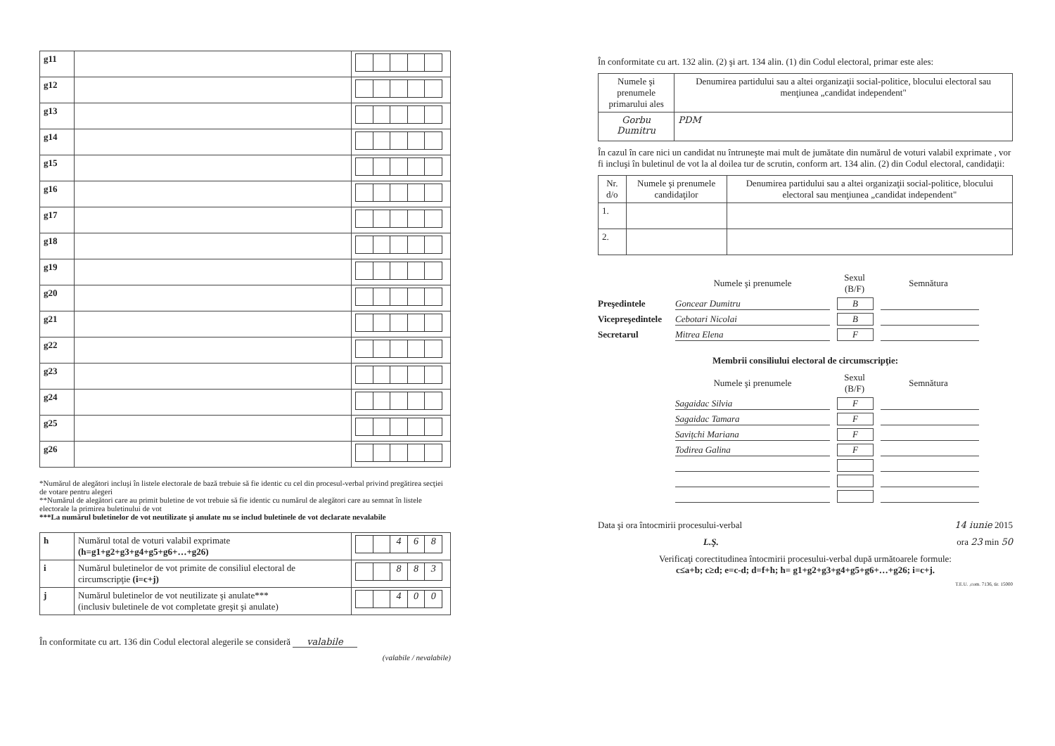| g11 | | |
| g12 | | |
| g13 | | |
| g14 | | |
| g15 | | |
| g16 | | |
| g17 | | |
| g18 | | |
| g19 | | |
| g20 | | |
| g21 | | |
| g22 | | |
| g23 | | |
| g24 | | |
| g25 | | |
| g26 | | |
*Numărul de alegători incluşi în listele electorale de bază trebuie să fie identic cu cel din procesul-verbal privind pregătirea secţiei de votare pentru alegeri
**Numărul de alegători care au primit buletine de vot trebuie să fie identic cu numărul de alegători care au semnat în listele electorale la primirea buletinului de vot
***La numărul buletinelor de vot neutilizate şi anulate nu se includ buletinele de vot declarate nevalabile
| h | Numărul total de voturi valabil exprimate (h=g1+g2+g3+g4+g5+g6+…+g26) | 4 6 8 |
| i | Numărul buletinelor de vot primite de consiliul electoral de circumscripţie (i=c+j) | 8 8 3 |
| j | Numărul buletinelor de vot neutilizate şi anulate*** (inclusiv buletinele de vot completate greşit şi anulate) | 4 0 0 |
În conformitate cu art. 136 din Codul electoral alegerile se consideră valabile
(valabile / nevalabile)
În conformitate cu art. 132 alin. (2) şi art. 134 alin. (1) din Codul electoral, primar este ales:
| Numele şi prenumele primarului ales | Denumirea partidului sau a altei organizaţii social-politice, blocului electoral sau menţiunea „candidat independent" |
| --- | --- |
| Gorbu Dumitru | PDM |
În cazul în care nici un candidat nu întruneşte mai mult de jumătate din numărul de voturi valabil exprimate , vor fi incluşi în buletinul de vot la al doilea tur de scrutin, conform art. 134 alin. (2) din Codul electoral, candidaţii:
| Nr. d/o | Numele şi prenumele candidaţilor | Denumirea partidului sau a altei organizaţii social-politice, blocului electoral sau menţiunea „candidat independent" |
| --- | --- | --- |
| 1. | | |
| 2. | | |
Numele şi prenumele Sexul
(B/F) Semnătura
Preşedintele Goncear Dumitru B
Vicepreşedintele Cebotari Nicolai B
Secretarul Mitrea Elena F
Membrii consiliului electoral de circumscripţie:
Numele şi prenumele Sexul
(B/F) Semnătura
Sagaidac Silvia F
Sagaidac Tamara F
Savițchi Mariana F
Todirea Galina F
Data şi ora întocmirii procesului-verbal 14 iunie 2015
L.Ş. ora 23 min 50
Verificaţi corectitudinea întocmirii procesului-verbal după următoarele formule:
c≤a+b; c≥d; e=c-d; d=f+h; h= g1+g2+g3+g4+g5+g6+…+g26; i=c+j.
T.E.U. ,com. 7136, tir. 15000